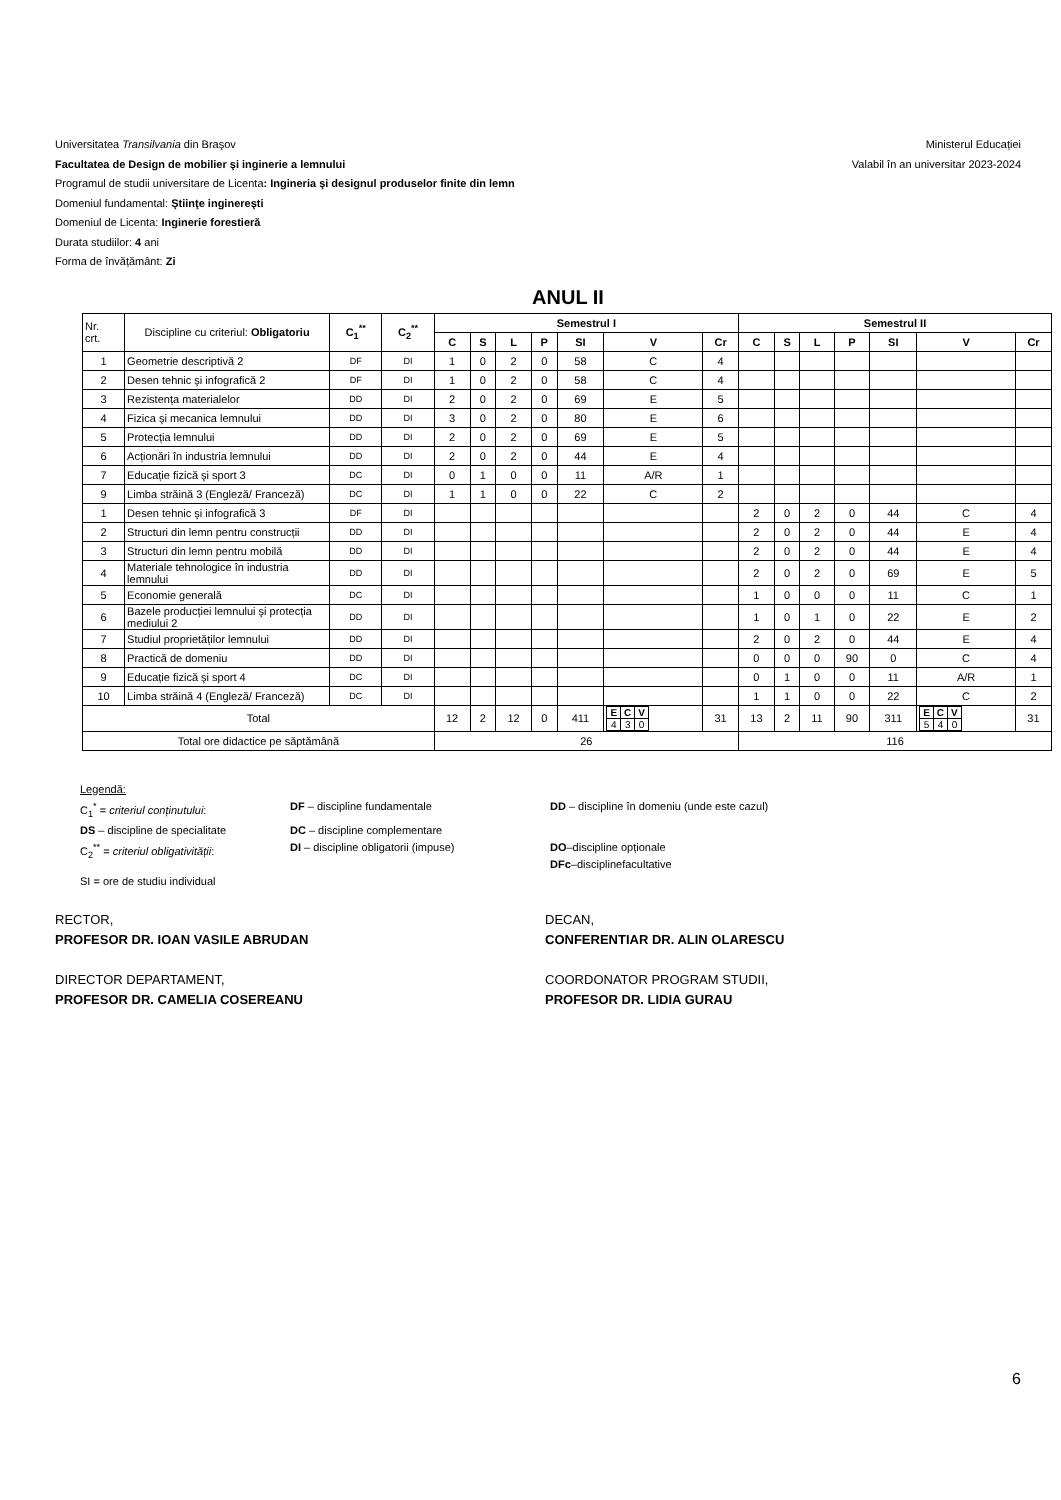Universitatea Transilvania din Braşov
Facultatea de Design de mobilier şi inginerie a lemnului
Programul de studii universitare de Licenta: Ingineria şi designul produselor finite din lemn
Domeniul fundamental: Ştiinţe inginereşti
Domeniul de Licenta: Inginerie forestieră
Durata studiilor: 4 ani
Forma de învățământ: Zi
Ministerul Educației
Valabil în an universitar 2023-2024
ANUL II
| Nr. crt. | Discipline cu criteriul: Obligatoriu | C<sub>1</sub><sup>**</sup> | C<sub>2</sub><sup>**</sup> | Semestrul I | | | | | | | Semestrul II | | | | | | |
| | | | | C | S | L | P | SI | V | Cr | C | S | L | P | SI | V | Cr |
| 1 | Geometrie descriptivă 2 | DF | DI | 1 | 0 | 2 | 0 | 58 | C | 4 | | | | | | | |
| 2 | Desen tehnic şi infografică 2 | DF | DI | 1 | 0 | 2 | 0 | 58 | C | 4 | | | | | | | |
| 3 | Rezistența materialelor | DD | DI | 2 | 0 | 2 | 0 | 69 | E | 5 | | | | | | | |
| 4 | Fizica şi mecanica lemnului | DD | DI | 3 | 0 | 2 | 0 | 80 | E | 6 | | | | | | | |
| 5 | Protecția lemnului | DD | DI | 2 | 0 | 2 | 0 | 69 | E | 5 | | | | | | | |
| 6 | Acționări în industria lemnului | DD | DI | 2 | 0 | 2 | 0 | 44 | E | 4 | | | | | | | |
| 7 | Educație fizică şi sport 3 | DC | DI | 0 | 1 | 0 | 0 | 11 | A/R | 1 | | | | | | | |
| 9 | Limba străină 3 (Engleză/ Franceză) | DC | DI | 1 | 1 | 0 | 0 | 22 | C | 2 | | | | | | | |
| 1 | Desen tehnic şi infografică 3 | DF | DI | | | | | | | | 2 | 0 | 2 | 0 | 44 | C | 4 |
| 2 | Structuri din lemn pentru construcții | DD | DI | | | | | | | | 2 | 0 | 2 | 0 | 44 | E | 4 |
| 3 | Structuri din lemn pentru mobilă | DD | DI | | | | | | | | 2 | 0 | 2 | 0 | 44 | E | 4 |
| 4 | Materiale tehnologice în industria lemnului | DD | DI | | | | | | | | 2 | 0 | 2 | 0 | 69 | E | 5 |
| 5 | Economie generală | DC | DI | | | | | | | | 1 | 0 | 0 | 0 | 11 | C | 1 |
| 6 | Bazele producției lemnului şi protecția mediului 2 | DD | DI | | | | | | | | 1 | 0 | 1 | 0 | 22 | E | 2 |
| 7 | Studiul proprietăților lemnului | DD | DI | | | | | | | | 2 | 0 | 2 | 0 | 44 | E | 4 |
| 8 | Practică de domeniu | DD | DI | | | | | | | | 0 | 0 | 0 | 90 | 0 | C | 4 |
| 9 | Educație fizică şi sport 4 | DC | DI | | | | | | | | 0 | 1 | 0 | 0 | 11 | A/R | 1 |
| 10 | Limba străină 4 (Engleză/ Franceză) | DC | DI | | | | | | | | 1 | 1 | 0 | 0 | 22 | C | 2 |
| Total | | | | 12 | 2 | 12 | 0 | 411 | / E / C / V / / 4 / 3 / 0 / | 31 | 13 | 2 | 11 | 90 | 311 | / E / C / V / / 5 / 4 / 0 / | 31 |
| Total ore didactice pe săptămână | | | | 26 | | | | | | | 116 | | | | | | |
Legendă:
C<sub>1</sub><sup>*</sup> = criteriul conținutului: DF – discipline fundamentale DD – discipline în domeniu (unde este cazul)
DS – discipline de specialitate DC – discipline complementare
C<sub>2</sub><sup>**</sup> = criteriul obligativității: DI – discipline obligatorii (impuse) DO–discipline opționale
DFc–disciplinefacultative
SI = ore de studiu individual
RECTOR,
PROFESOR DR. IOAN VASILE ABRUDAN
DECAN,
CONFERENTIAR DR. ALIN OLARESCU
DIRECTOR DEPARTAMENT,
PROFESOR DR. CAMELIA COSEREANU
COORDONATOR PROGRAM STUDII,
PROFESOR DR. LIDIA GURAU
6